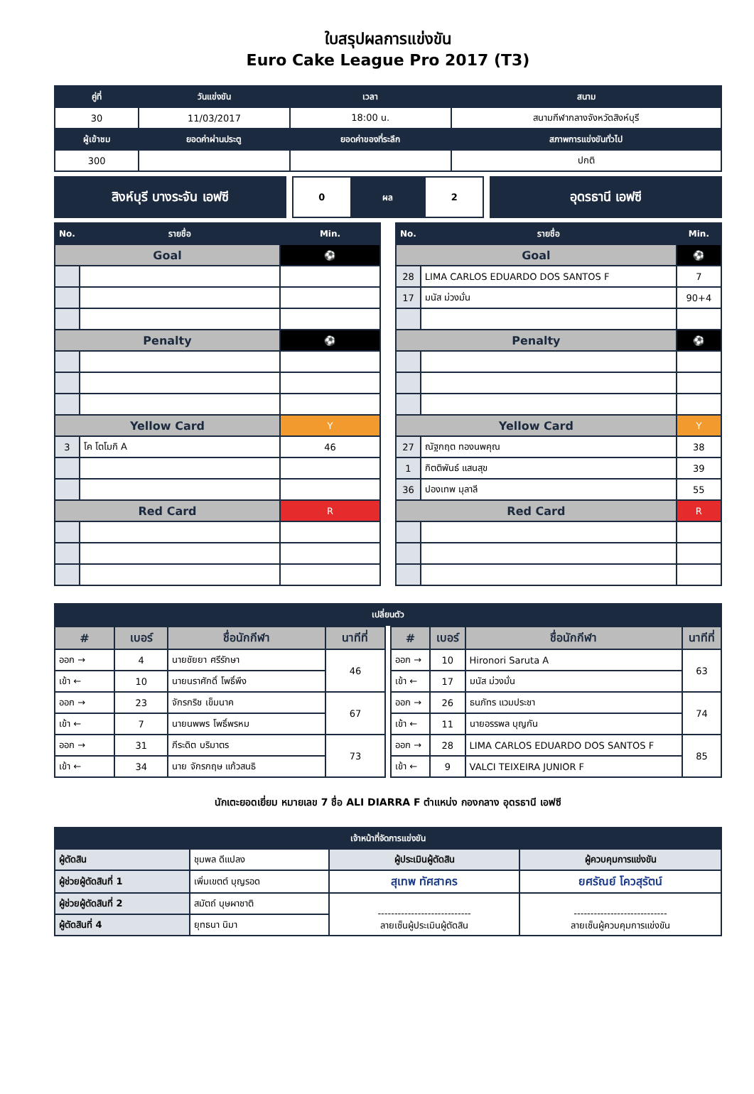ใบสรุปผลการแข่งขัน
Euro Cake League Pro 2017 (T3)
| คู่ที่ | วันแข่งขัน | เวลา | สนาม |
| --- | --- | --- | --- |
| 30 | 11/03/2017 | 18:00 น. | สนามกีฬากลางจังหวัดสิงห์บุรี |
| ผู้เข้าชม | ยอดค่าผ่านประตู | ยอดค่าของที่ระลึก | สภาพการแข่งขันทั่วไป |
| 300 | | | ปกติ |
สิงห์บุรี บางระจัน เอฟซี
| 0 | ผล | 2 |
อุดรธานี เอฟซี
| No. | รายชื่อ | Min. |
| --- | --- | --- |
| Goal | | ⚽ |
| Penalty | | ⚽ |
| Yellow Card | | Y |
| 3 | โค โตโมกิ A | 46 |
| Red Card | | R |
| No. | รายชื่อ | Min. |
| --- | --- | --- |
| Goal | | ⚽ |
| 28 | LIMA CARLOS EDUARDO DOS SANTOS F | 7 |
| 17 | มนัส ม่วงมั่น | 90+4 |
| Penalty | | ⚽ |
| Yellow Card | | Y |
| 27 | ณัฐกฤต ทองนพคุณ | 38 |
| 1 | กิตติพันธ์ แสนสุข | 39 |
| 36 | ปองเทพ มุลาลี | 55 |
| Red Card | | R |
| เปลี่ยนตัว |
| --- |
| # | เบอร์ | ชื่อนักกีฬา | นาทีที่ |
| ออก → | 4 | นายชัยยา ศรีรักษา | 46 |
| เข้า ← | 10 | นายนราศักดิ์ โพธิ์พึง | |
| ออก → | 23 | จักรกริช เข็มนาค | 67 |
| เข้า ← | 7 | นายนพพร โพธิ์พรหม | |
| ออก → | 31 | ภีระดิต บริมาตร | 73 |
| เข้า ← | 34 | นาย จักรกฤษ แก้วสนธิ | |
| # | เบอร์ | ชื่อนักกีฬา | นาทีที่ |
| ออก → | 10 | Hironori Saruta A | 63 |
| เข้า ← | 17 | มนัส ม่วงมั่น | |
| ออก → | 26 | ธนภัทร แวมประชา | 74 |
| เข้า ← | 11 | นายอรรพล บุญกัน | |
| ออก → | 28 | LIMA CARLOS EDUARDO DOS SANTOS F | 85 |
| เข้า ← | 9 | VALCI TEIXEIRA JUNIOR F | |
นักเตะยอดเยี่ยม หมายเลข 7 ชื่อ ALI DIARRA F ตำแหน่ง กองกลาง อุดรธานี เอฟซี
| เจ้าหน้าที่จัดการแข่งขัน | | | |
| --- | --- | --- | --- |
| ผู้ตัดสิน | ชุมพล ดีแปลง | ผู้ประเมินผู้ตัดสิน | ผู้ควบคุมการแข่งขัน |
| ผู้ช่วยผู้ตัดสินที่ 1 | เพิ่มเขตต์ บุญรอด | สุเทพ ทัศสาคร | ยศรัณย์ โควสุรัตน์ |
| ผู้ช่วยผู้ตัดสินที่ 2 | สมัตถ์ บุษผาชาติ | ---------------------------- ลายเซ็นผู้ประเมินผู้ตัดสิน | ---------------------------- ลายเซ็นผู้ควบคุมการแข่งขัน |
| ผู้ตัดสินที่ 4 | ยุทธนา นิมา | | |